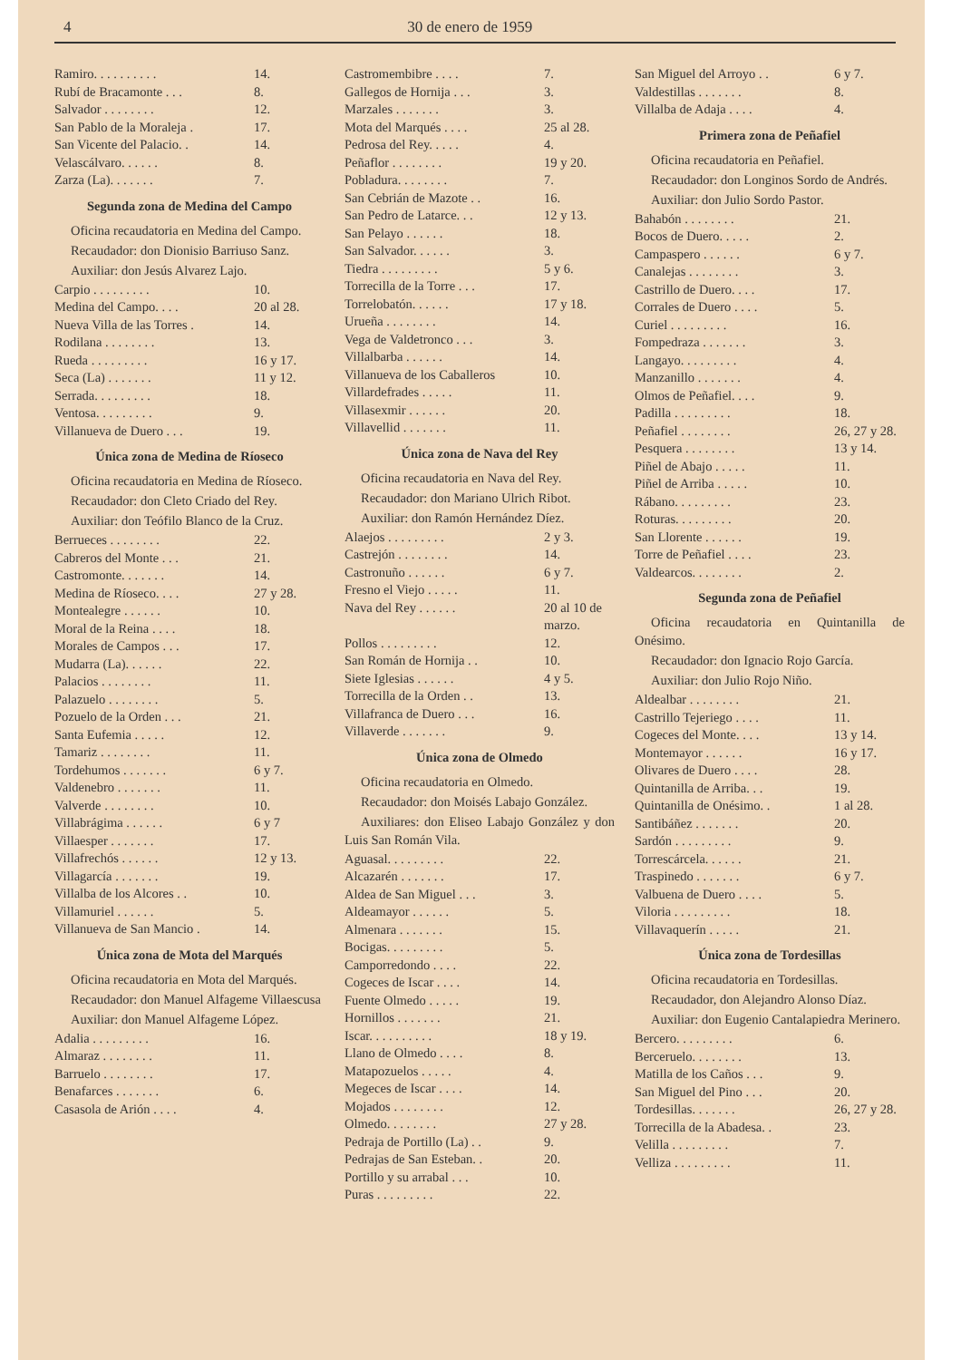4 30 de enero de 1959
| Ramiro. . . . . . . . . . | 14. |
| Rubí de Bracamonte . . . | 8. |
| Salvador . . . . . . . . | 12. |
| San Pablo de la Moraleja . | 17. |
| San Vicente del Palacio. . | 14. |
| Velascálvaro. . . . . . | 8. |
| Zarza (La). . . . . . . | 7. |
Segunda zona de Medina del Campo
Oficina recaudatoria en Medina del Campo.
Recaudador: don Dionisio Barriuso Sanz.
Auxiliar: don Jesús Alvarez Lajo.
| Carpio . . . . . . . . . | 10. |
| Medina del Campo. . . . | 20 al 28. |
| Nueva Villa de las Torres . | 14. |
| Rodilana . . . . . . . . | 13. |
| Rueda . . . . . . . . . | 16 y 17. |
| Seca (La) . . . . . . . | 11 y 12. |
| Serrada. . . . . . . . . | 18. |
| Ventosa. . . . . . . . . | 9. |
| Villanueva de Duero . . . | 19. |
Única zona de Medina de Ríoseco
Oficina recaudatoria en Medina de Ríoseco.
Recaudador: don Cleto Criado del Rey.
Auxiliar: don Teófilo Blanco de la Cruz.
| Berrueces . . . . . . . . | 22. |
| Cabreros del Monte . . . | 21. |
| Castromonte. . . . . . . | 14. |
| Medina de Ríoseco. . . . | 27 y 28. |
| Montealegre . . . . . . | 10. |
| Moral de la Reina . . . . | 18. |
| Morales de Campos . . . | 17. |
| Mudarra (La). . . . . . | 22. |
| Palacios . . . . . . . . | 11. |
| Palazuelo . . . . . . . . | 5. |
| Pozuelo de la Orden . . . | 21. |
| Santa Eufemia . . . . . | 12. |
| Tamariz . . . . . . . . | 11. |
| Tordehumos . . . . . . . | 6 y 7. |
| Valdenebro . . . . . . . | 11. |
| Valverde . . . . . . . . | 10. |
| Villabrágima . . . . . . | 6 y 7 |
| Villaesper . . . . . . . | 17. |
| Villafrechós . . . . . . | 12 y 13. |
| Villagarcía . . . . . . . | 19. |
| Villalba de los Alcores . . | 10. |
| Villamuriel . . . . . . | 5. |
| Villanueva de San Mancio . | 14. |
Única zona de Mota del Marqués
Oficina recaudatoria en Mota del Marqués.
Recaudador: don Manuel Alfageme Villaescusa
Auxiliar: don Manuel Alfageme López.
| Adalia . . . . . . . . . | 16. |
| Almaraz . . . . . . . . | 11. |
| Barruelo . . . . . . . . | 17. |
| Benafarces . . . . . . . | 6. |
| Casasola de Arión . . . . | 4. |
| Castromembibre . . . . | 7. |
| Gallegos de Hornija . . . | 3. |
| Marzales . . . . . . . | 3. |
| Mota del Marqués . . . . | 25 al 28. |
| Pedrosa del Rey. . . . . | 4. |
| Peñaflor . . . . . . . . | 19 y 20. |
| Pobladura. . . . . . . . | 7. |
| San Cebrián de Mazote . . | 16. |
| San Pedro de Latarce. . . | 12 y 13. |
| San Pelayo . . . . . . | 18. |
| San Salvador. . . . . . | 3. |
| Tiedra . . . . . . . . . | 5 y 6. |
| Torrecilla de la Torre . . . | 17. |
| Torrelobatón. . . . . . | 17 y 18. |
| Urueña . . . . . . . . | 14. |
| Vega de Valdetronco . . . | 3. |
| Villalbarba . . . . . . | 14. |
| Villanueva de los Caballeros | 10. |
| Villardefrades . . . . . | 11. |
| Villasexmir . . . . . . | 20. |
| Villavellid . . . . . . . | 11. |
Única zona de Nava del Rey
Oficina recaudatoria en Nava del Rey.
Recaudador: don Mariano Ulrich Ribot.
Auxiliar: don Ramón Hernández Díez.
| Alaejos . . . . . . . . . | 2 y 3. |
| Castrejón . . . . . . . . | 14. |
| Castronuño . . . . . . | 6 y 7. |
| Fresno el Viejo . . . . . | 11. |
| Nava del Rey . . . . . . | 20 al 10 de marzo. |
| Pollos . . . . . . . . . | 12. |
| San Román de Hornija . . | 10. |
| Siete Iglesias . . . . . . | 4 y 5. |
| Torrecilla de la Orden . . | 13. |
| Villafranca de Duero . . . | 16. |
| Villaverde . . . . . . . | 9. |
Única zona de Olmedo
Oficina recaudatoria en Olmedo.
Recaudador: don Moisés Labajo González.
Auxiliares: don Eliseo Labajo González y don Luis San Román Vila.
| Aguasal. . . . . . . . . | 22. |
| Alcazarén . . . . . . . | 17. |
| Aldea de San Miguel . . . | 3. |
| Aldeamayor . . . . . . | 5. |
| Almenara . . . . . . . | 15. |
| Bocigas. . . . . . . . . | 5. |
| Camporredondo . . . . | 22. |
| Cogeces de Iscar . . . . | 14. |
| Fuente Olmedo . . . . . | 19. |
| Hornillos . . . . . . . | 21. |
| Iscar. . . . . . . . . . | 18 y 19. |
| Llano de Olmedo . . . . | 8. |
| Matapozuelos . . . . . | 4. |
| Megeces de Iscar . . . . | 14. |
| Mojados . . . . . . . . | 12. |
| Olmedo. . . . . . . . | 27 y 28. |
| Pedraja de Portillo (La) . . | 9. |
| Pedrajas de San Esteban. . | 20. |
| Portillo y su arrabal . . . | 10. |
| Puras . . . . . . . . . | 22. |
| San Miguel del Arroyo . . | 6 y 7. |
| Valdestillas . . . . . . . | 8. |
| Villalba de Adaja . . . . | 4. |
Primera zona de Peñafiel
Oficina recaudatoria en Peñafiel.
Recaudador: don Longinos Sordo de Andrés.
Auxiliar: don Julio Sordo Pastor.
| Bahabón . . . . . . . . | 21. |
| Bocos de Duero. . . . . | 2. |
| Campaspero . . . . . . | 6 y 7. |
| Canalejas . . . . . . . . | 3. |
| Castrillo de Duero. . . . | 17. |
| Corrales de Duero . . . . | 5. |
| Curiel . . . . . . . . . | 16. |
| Fompedraza . . . . . . . | 3. |
| Langayo. . . . . . . . . | 4. |
| Manzanillo . . . . . . . | 4. |
| Olmos de Peñafiel. . . . | 9. |
| Padilla . . . . . . . . . | 18. |
| Peñafiel . . . . . . . . | 26, 27 y 28. |
| Pesquera . . . . . . . . | 13 y 14. |
| Piñel de Abajo . . . . . | 11. |
| Piñel de Arriba . . . . . | 10. |
| Rábano. . . . . . . . . | 23. |
| Roturas. . . . . . . . . | 20. |
| San Llorente . . . . . . | 19. |
| Torre de Peñafiel . . . . | 23. |
| Valdearcos. . . . . . . . | 2. |
Segunda zona de Peñafiel
Oficina recaudatoria en Quintanilla de Onésimo.
Recaudador: don Ignacio Rojo García.
Auxiliar: don Julio Rojo Niño.
| Aldealbar . . . . . . . . | 21. |
| Castrillo Tejeriego . . . . | 11. |
| Cogeces del Monte. . . . | 13 y 14. |
| Montemayor . . . . . . | 16 y 17. |
| Olivares de Duero . . . . | 28. |
| Quintanilla de Arriba. . . | 19. |
| Quintanilla de Onésimo. . | 1 al 28. |
| Santibáñez . . . . . . . | 20. |
| Sardón . . . . . . . . . | 9. |
| Torrescárcela. . . . . . | 21. |
| Traspinedo . . . . . . . | 6 y 7. |
| Valbuena de Duero . . . . | 5. |
| Viloria . . . . . . . . . | 18. |
| Villavaquerín . . . . . | 21. |
Única zona de Tordesillas
Oficina recaudatoria en Tordesillas.
Recaudador, don Alejandro Alonso Díaz.
Auxiliar: don Eugenio Cantalapiedra Merinero.
| Bercero. . . . . . . . . | 6. |
| Berceruelo. . . . . . . . | 13. |
| Matilla de los Caños . . . | 9. |
| San Miguel del Pino . . . | 20. |
| Tordesillas. . . . . . . | 26, 27 y 28. |
| Torrecilla de la Abadesa. . | 23. |
| Velilla . . . . . . . . . | 7. |
| Velliza . . . . . . . . . | 11. |